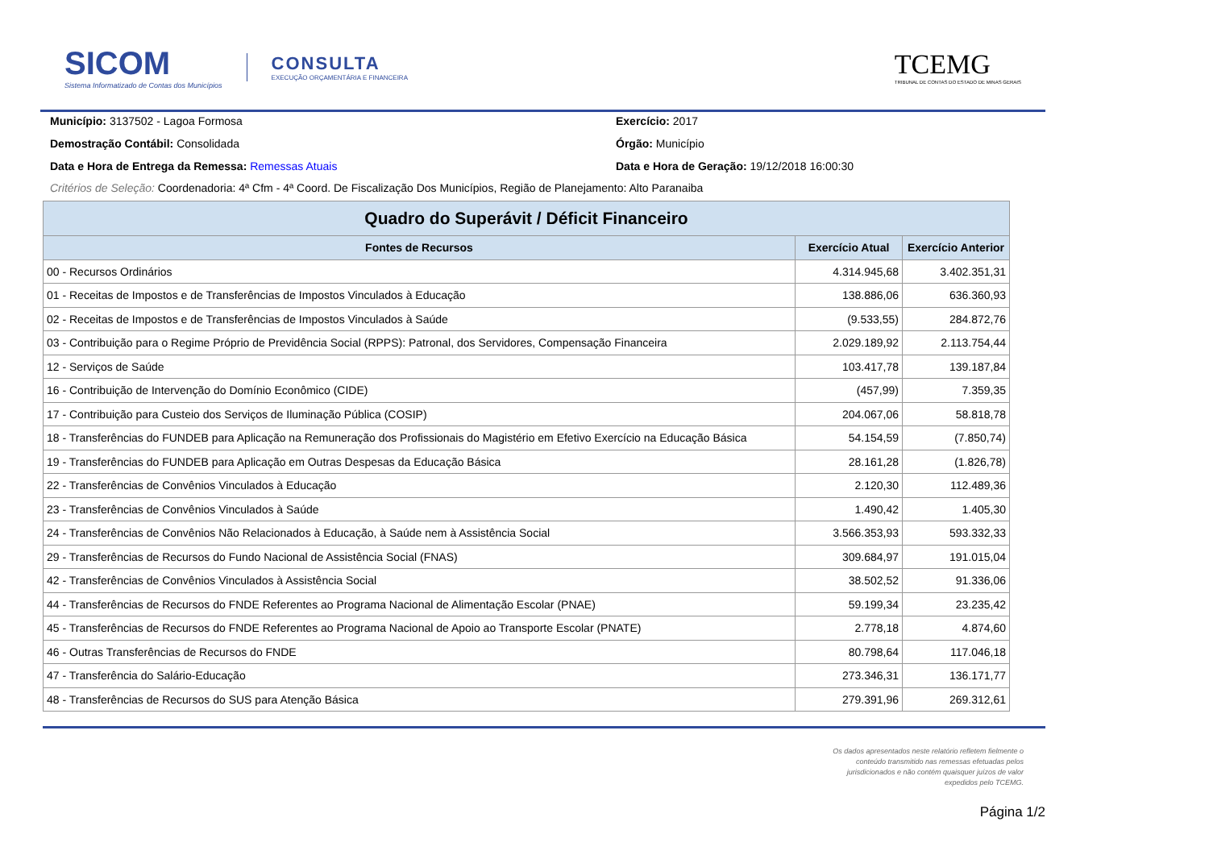SICOM
Sistema Informatizado de Contas dos Municípios
CONSULTA
EXECUÇÃO ORÇAMENTÁRIA E FINANCEIRA
TCEMG
TRIBUNAL DE CONTAS DO ESTADO DE MINAS GERAIS
Município: 3137502 - Lagoa Formosa
Exercício: 2017
Demostração Contábil: Consolidada
Órgão: Município
Data e Hora de Entrega da Remessa: Remessas Atuais
Data e Hora de Geração: 19/12/2018 16:00:30
Critérios de Seleção: Coordenadoria: 4ª Cfm - 4ª Coord. De Fiscalização Dos Municípios, Região de Planejamento: Alto Paranaiba
| Quadro do Superávit / Déficit Financeiro | | |
| --- | --- | --- |
| Fontes de Recursos | Exercício Atual | Exercício Anterior |
| 00 - Recursos Ordinários | 4.314.945,68 | 3.402.351,31 |
| 01 - Receitas de Impostos e de Transferências de Impostos Vinculados à Educação | 138.886,06 | 636.360,93 |
| 02 - Receitas de Impostos e de Transferências de Impostos Vinculados à Saúde | (9.533,55) | 284.872,76 |
| 03 - Contribuição para o Regime Próprio de Previdência Social (RPPS): Patronal, dos Servidores, Compensação Financeira | 2.029.189,92 | 2.113.754,44 |
| 12 - Serviços de Saúde | 103.417,78 | 139.187,84 |
| 16 - Contribuição de Intervenção do Domínio Econômico (CIDE) | (457,99) | 7.359,35 |
| 17 - Contribuição para Custeio dos Serviços de Iluminação Pública (COSIP) | 204.067,06 | 58.818,78 |
| 18 - Transferências do FUNDEB para Aplicação na Remuneração dos Profissionais do Magistério em Efetivo Exercício na Educação Básica | 54.154,59 | (7.850,74) |
| 19 - Transferências do FUNDEB para Aplicação em Outras Despesas da Educação Básica | 28.161,28 | (1.826,78) |
| 22 - Transferências de Convênios Vinculados à Educação | 2.120,30 | 112.489,36 |
| 23 - Transferências de Convênios Vinculados à Saúde | 1.490,42 | 1.405,30 |
| 24 - Transferências de Convênios Não Relacionados à Educação, à Saúde nem à Assistência Social | 3.566.353,93 | 593.332,33 |
| 29 - Transferências de Recursos do Fundo Nacional de Assistência Social (FNAS) | 309.684,97 | 191.015,04 |
| 42 - Transferências de Convênios Vinculados à Assistência Social | 38.502,52 | 91.336,06 |
| 44 - Transferências de Recursos do FNDE Referentes ao Programa Nacional de Alimentação Escolar (PNAE) | 59.199,34 | 23.235,42 |
| 45 - Transferências de Recursos do FNDE Referentes ao Programa Nacional de Apoio ao Transporte Escolar (PNATE) | 2.778,18 | 4.874,60 |
| 46 - Outras Transferências de Recursos do FNDE | 80.798,64 | 117.046,18 |
| 47 - Transferência do Salário-Educação | 273.346,31 | 136.171,77 |
| 48 - Transferências de Recursos do SUS para Atenção Básica | 279.391,96 | 269.312,61 |
Os dados apresentados neste relatório refletem fielmente o
conteúdo transmitido nas remessas efetuadas pelos
jurisdicionados e não contém quaisquer juízos de valor
expedidos pelo TCEMG.
Página 1/2